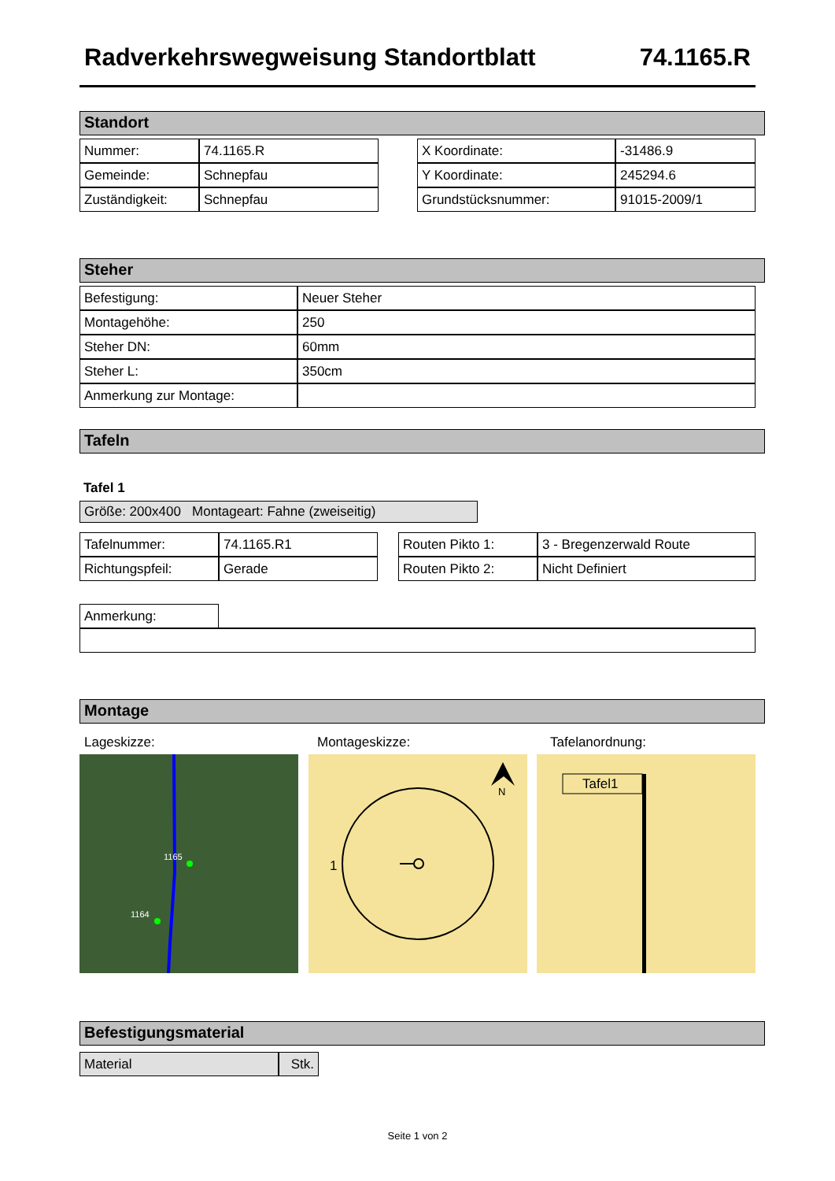Radverkehrswegweisung Standortblatt 74.1165.R
Standort
| Nummer: | 74.1165.R |
| Gemeinde: | Schnepfau |
| Zuständigkeit: | Schnepfau |
| X Koordinate: | -31486.9 |
| Y Koordinate: | 245294.6 |
| Grundstücksnummer: | 91015-2009/1 |
Steher
| Befestigung: | Neuer Steher |
| Montagehöhe: | 250 |
| Steher DN: | 60mm |
| Steher L: | 350cm |
| Anmerkung zur Montage: | |
Tafeln
Tafel 1
Größe: 200x400 Montageart: Fahne (zweiseitig)
| Tafelnummer: | 74.1165.R1 |
| Richtungspfeil: | Gerade |
| Routen Pikto 1: | 3 - Bregenzerwald Route |
| Routen Pikto 2: | Nicht Definiert |
| Anmerkung: | |
Montage
Lageskizze: Montageskizze: Tafelanordnung:
1165
1164
1
N
Tafel1
Befestigungsmaterial
| Material | Stk. |
Seite 1 von 2